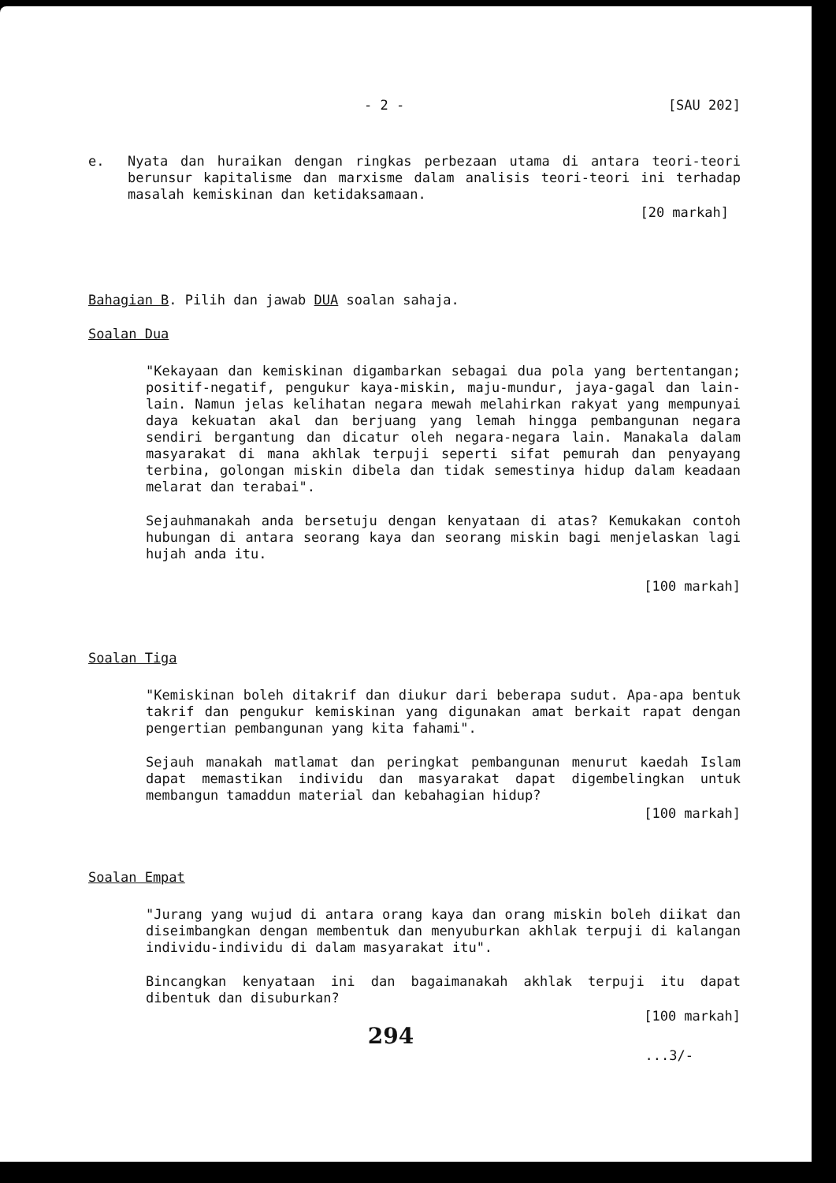- 2 - [SAU 202]
e. Nyata dan huraikan dengan ringkas perbezaan utama di antara teori-teori berunsur kapitalisme dan marxisme dalam analisis teori-teori ini terhadap masalah kemiskinan dan ketidaksamaan.
[20 markah]
Bahagian B. Pilih dan jawab DUA soalan sahaja.
Soalan Dua
"Kekayaan dan kemiskinan digambarkan sebagai dua pola yang bertentangan; positif-negatif, pengukur kaya-miskin, maju-mundur, jaya-gagal dan lain-lain. Namun jelas kelihatan negara mewah melahirkan rakyat yang mempunyai daya kekuatan akal dan berjuang yang lemah hingga pembangunan negara sendiri bergantung dan dicatur oleh negara-negara lain. Manakala dalam masyarakat di mana akhlak terpuji seperti sifat pemurah dan penyayang terbina, golongan miskin dibela dan tidak semestinya hidup dalam keadaan melarat dan terabai".
Sejauhmanakah anda bersetuju dengan kenyataan di atas? Kemukakan contoh hubungan di antara seorang kaya dan seorang miskin bagi menjelaskan lagi hujah anda itu.
[100 markah]
Soalan Tiga
"Kemiskinan boleh ditakrif dan diukur dari beberapa sudut. Apa-apa bentuk takrif dan pengukur kemiskinan yang digunakan amat berkait rapat dengan pengertian pembangunan yang kita fahami".
Sejauh manakah matlamat dan peringkat pembangunan menurut kaedah Islam dapat memastikan individu dan masyarakat dapat digembelingkan untuk membangun tamaddun material dan kebahagian hidup?
[100 markah]
Soalan Empat
"Jurang yang wujud di antara orang kaya dan orang miskin boleh diikat dan diseimbangkan dengan membentuk dan menyuburkan akhlak terpuji di kalangan individu-individu di dalam masyarakat itu".
Bincangkan kenyataan ini dan bagaimanakah akhlak terpuji itu dapat dibentuk dan disuburkan?
[100 markah]
294
...3/-